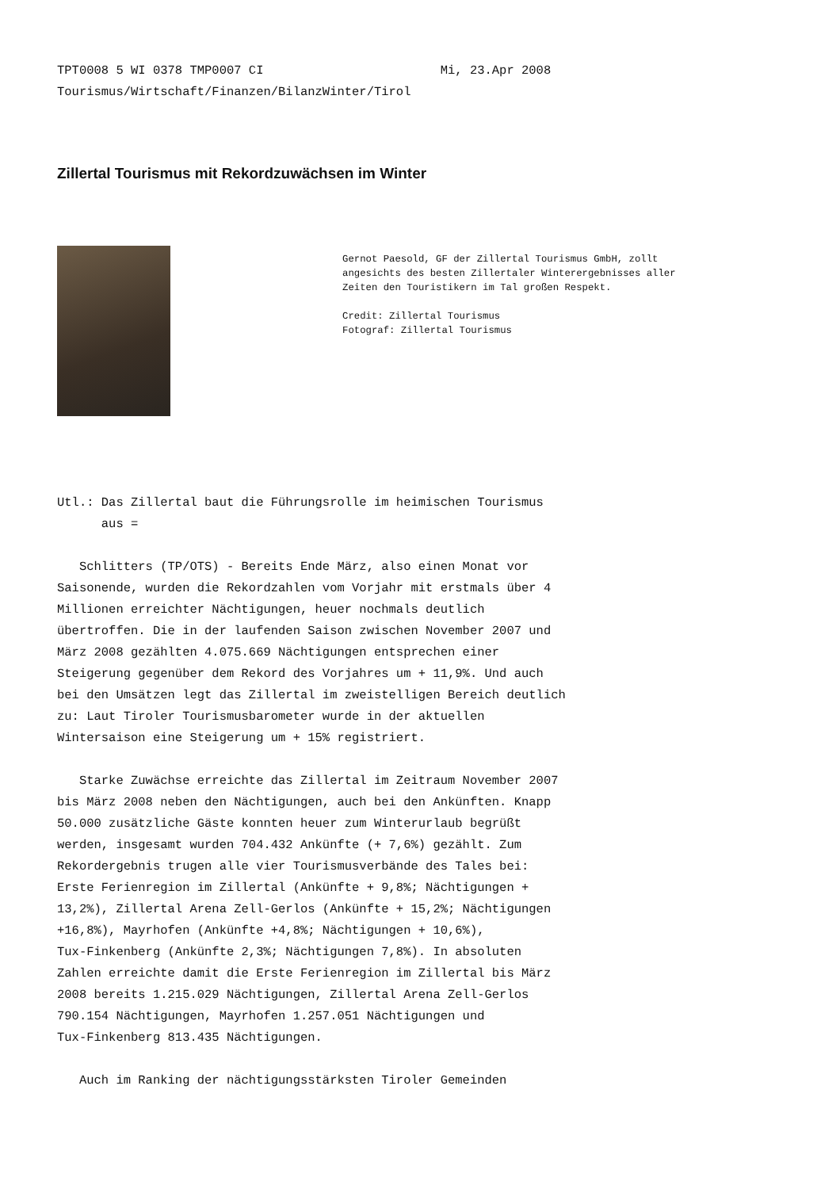TPT0008 5 WI 0378 TMP0007 CI Mi, 23.Apr 2008 Tourismus/Wirtschaft/Finanzen/BilanzWinter/Tirol
Zillertal Tourismus mit Rekordzuwächsen im Winter
Gernot Paesold, GF der Zillertal Tourismus GmbH, zollt angesichts des besten Zillertaler Winterergebnisses aller Zeiten den Touristikern im Tal großen Respekt. Credit: Zillertal Tourismus Fotograf: Zillertal Tourismus
Utl.: Das Zillertal baut die Führungsrolle im heimischen Tourismus aus = Schlitters (TP/OTS) - Bereits Ende März, also einen Monat vor Saisonende, wurden die Rekordzahlen vom Vorjahr mit erstmals über 4 Millionen erreichter Nächtigungen, heuer nochmals deutlich übertroffen. Die in der laufenden Saison zwischen November 2007 und März 2008 gezählten 4.075.669 Nächtigungen entsprechen einer Steigerung gegenüber dem Rekord des Vorjahres um + 11,9%. Und auch bei den Umsätzen legt das Zillertal im zweistelligen Bereich deutlich zu: Laut Tiroler Tourismusbarometer wurde in der aktuellen Wintersaison eine Steigerung um + 15% registriert. Starke Zuwächse erreichte das Zillertal im Zeitraum November 2007 bis März 2008 neben den Nächtigungen, auch bei den Ankünften. Knapp 50.000 zusätzliche Gäste konnten heuer zum Winterurlaub begrüßt werden, insgesamt wurden 704.432 Ankünfte (+ 7,6%) gezählt. Zum Rekordergebnis trugen alle vier Tourismusverbände des Tales bei: Erste Ferienregion im Zillertal (Ankünfte + 9,8%; Nächtigungen + 13,2%), Zillertal Arena Zell-Gerlos (Ankünfte + 15,2%; Nächtigungen +16,8%), Mayrhofen (Ankünfte +4,8%; Nächtigungen + 10,6%), Tux-Finkenberg (Ankünfte 2,3%; Nächtigungen 7,8%). In absoluten Zahlen erreichte damit die Erste Ferienregion im Zillertal bis März 2008 bereits 1.215.029 Nächtigungen, Zillertal Arena Zell-Gerlos 790.154 Nächtigungen, Mayrhofen 1.257.051 Nächtigungen und Tux-Finkenberg 813.435 Nächtigungen. Auch im Ranking der nächtigungsstärksten Tiroler Gemeinden